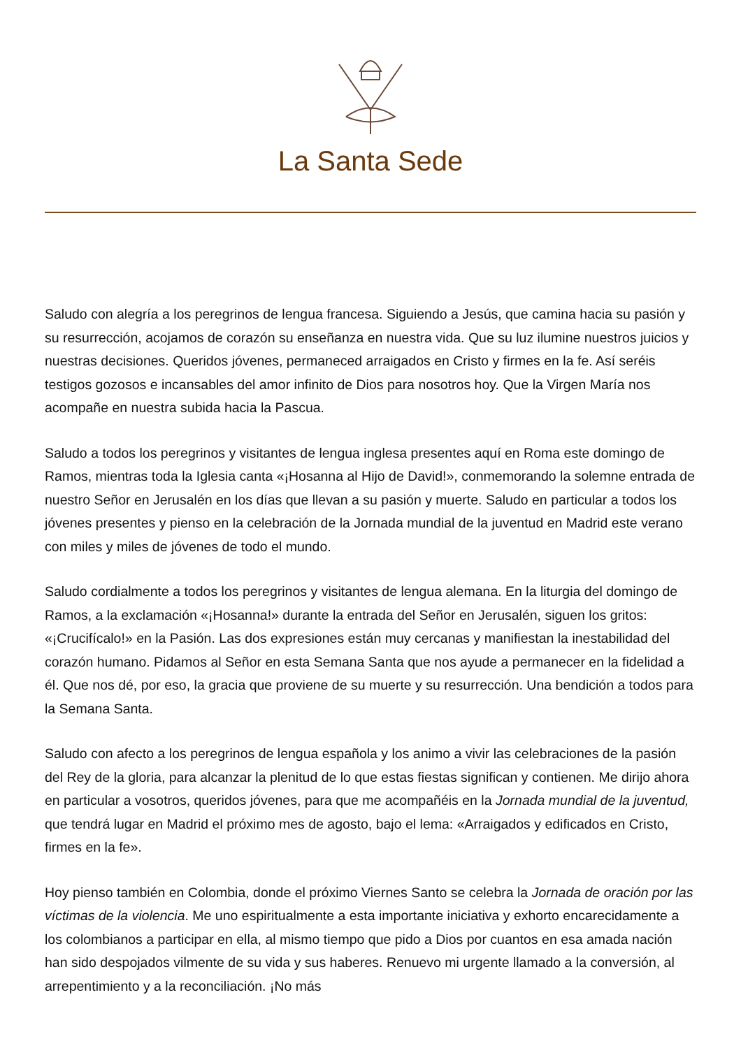La Santa Sede
Saludo con alegría a los peregrinos de lengua francesa. Siguiendo a Jesús, que camina hacia su pasión y su resurrección, acojamos de corazón su enseñanza en nuestra vida. Que su luz ilumine nuestros juicios y nuestras decisiones. Queridos jóvenes, permaneced arraigados en Cristo y firmes en la fe. Así seréis testigos gozosos e incansables del amor infinito de Dios para nosotros hoy. Que la Virgen María nos acompañe en nuestra subida hacia la Pascua.
Saludo a todos los peregrinos y visitantes de lengua inglesa presentes aquí en Roma este domingo de Ramos, mientras toda la Iglesia canta «¡Hosanna al Hijo de David!», conmemorando la solemne entrada de nuestro Señor en Jerusalén en los días que llevan a su pasión y muerte. Saludo en particular a todos los jóvenes presentes y pienso en la celebración de la Jornada mundial de la juventud en Madrid este verano con miles y miles de jóvenes de todo el mundo.
Saludo cordialmente a todos los peregrinos y visitantes de lengua alemana. En la liturgia del domingo de Ramos, a la exclamación «¡Hosanna!» durante la entrada del Señor en Jerusalén, siguen los gritos: «¡Crucifícalo!» en la Pasión. Las dos expresiones están muy cercanas y manifiestan la inestabilidad del corazón humano. Pidamos al Señor en esta Semana Santa que nos ayude a permanecer en la fidelidad a él. Que nos dé, por eso, la gracia que proviene de su muerte y su resurrección. Una bendición a todos para la Semana Santa.
Saludo con afecto a los peregrinos de lengua española y los animo a vivir las celebraciones de la pasión del Rey de la gloria, para alcanzar la plenitud de lo que estas fiestas significan y contienen. Me dirijo ahora en particular a vosotros, queridos jóvenes, para que me acompañéis en la Jornada mundial de la juventud, que tendrá lugar en Madrid el próximo mes de agosto, bajo el lema: «Arraigados y edificados en Cristo, firmes en la fe».
Hoy pienso también en Colombia, donde el próximo Viernes Santo se celebra la Jornada de oración por las víctimas de la violencia. Me uno espiritualmente a esta importante iniciativa y exhorto encarecidamente a los colombianos a participar en ella, al mismo tiempo que pido a Dios por cuantos en esa amada nación han sido despojados vilmente de su vida y sus haberes. Renuevo mi urgente llamado a la conversión, al arrepentimiento y a la reconciliación. ¡No más